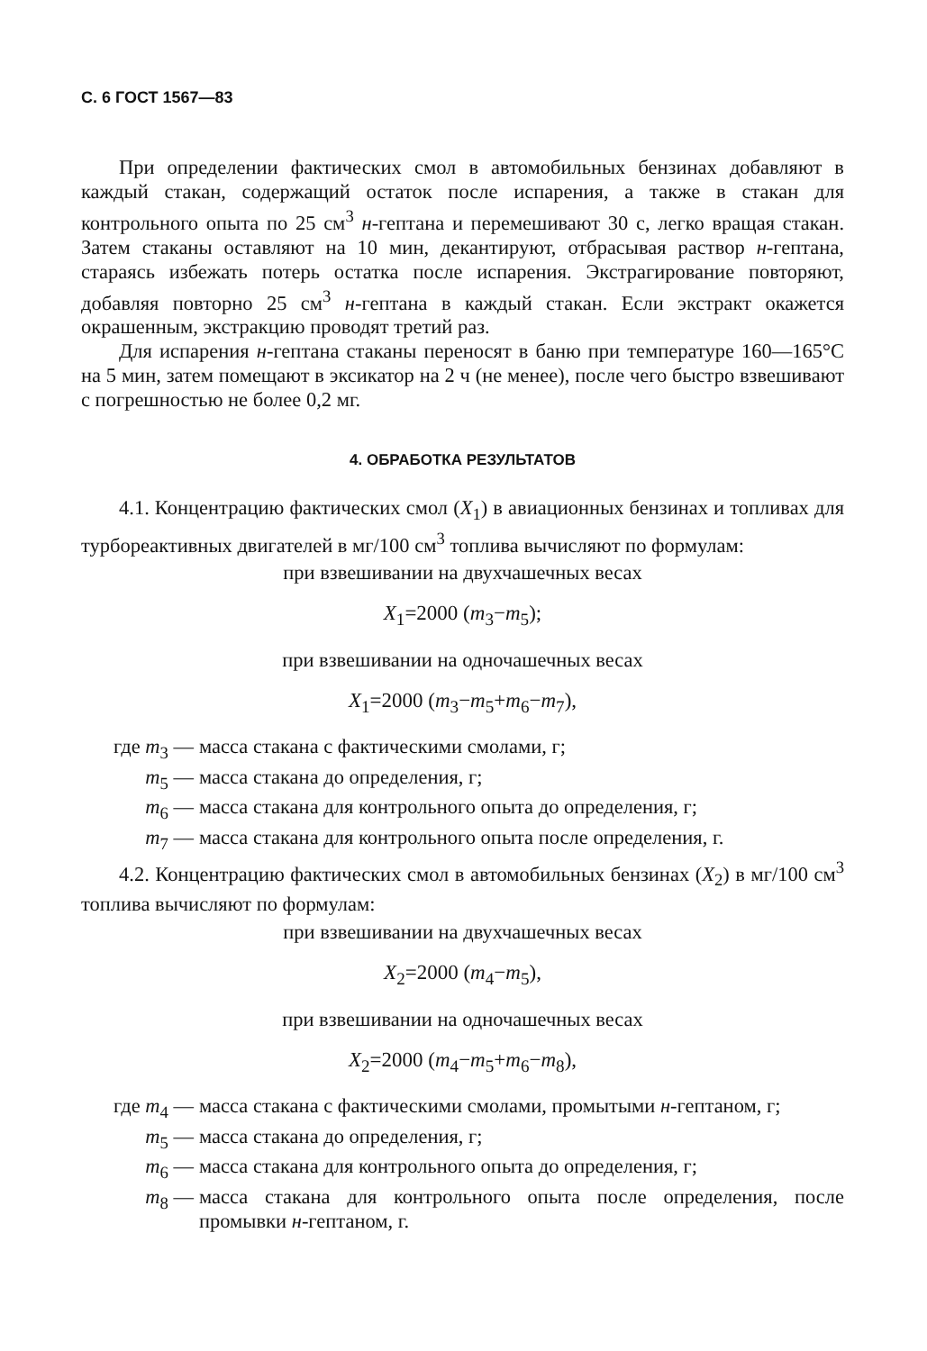С. 6 ГОСТ 1567—83
При определении фактических смол в автомобильных бензинах добавляют в каждый стакан, содержащий остаток после испарения, а также в стакан для контрольного опыта по 25 см<sup>3</sup> н-гептана и перемешивают 30 с, легко вращая стакан. Затем стаканы оставляют на 10 мин, декантируют, отбрасывая раствор н-гептана, стараясь избежать потерь остатка после испарения. Экстрагирование повторяют, добавляя повторно 25 см<sup>3</sup> н-гептана в каждый стакан. Если экстракт окажется окрашенным, экстракцию проводят третий раз.
Для испарения н-гептана стаканы переносят в баню при температуре 160—165°С на 5 мин, затем помещают в эксикатор на 2 ч (не менее), после чего быстро взвешивают с погрешностью не более 0,2 мг.
4. ОБРАБОТКА РЕЗУЛЬТАТОВ
4.1. Концентрацию фактических смол (X<sub>1</sub>) в авиационных бензинах и топливах для турбореактивных двигателей в мг/100 см<sup>3</sup> топлива вычисляют по формулам:
при взвешивании на двухчашечных весах
X<sub>1</sub>=2000 (m<sub>3</sub>−m<sub>5</sub>);
при взвешивании на одночашечных весах
X<sub>1</sub>=2000 (m<sub>3</sub>−m<sub>5</sub>+m<sub>6</sub>−m<sub>7</sub>),
где m<sub>3</sub> — масса стакана с фактическими смолами, г;
m<sub>5</sub> — масса стакана до определения, г;
m<sub>6</sub> — масса стакана для контрольного опыта до определения, г;
m<sub>7</sub> — масса стакана для контрольного опыта после определения, г.
4.2. Концентрацию фактических смол в автомобильных бензинах (X<sub>2</sub>) в мг/100 см<sup>3</sup> топлива вычисляют по формулам:
при взвешивании на двухчашечных весах
X<sub>2</sub>=2000 (m<sub>4</sub>−m<sub>5</sub>),
при взвешивании на одночашечных весах
X<sub>2</sub>=2000 (m<sub>4</sub>−m<sub>5</sub>+m<sub>6</sub>−m<sub>8</sub>),
где m<sub>4</sub> — масса стакана с фактическими смолами, промытыми н-гептаном, г;
m<sub>5</sub> — масса стакана до определения, г;
m<sub>6</sub> — масса стакана для контрольного опыта до определения, г;
m<sub>8</sub> — масса стакана для контрольного опыта после определения, после промывки н-гептаном, г.